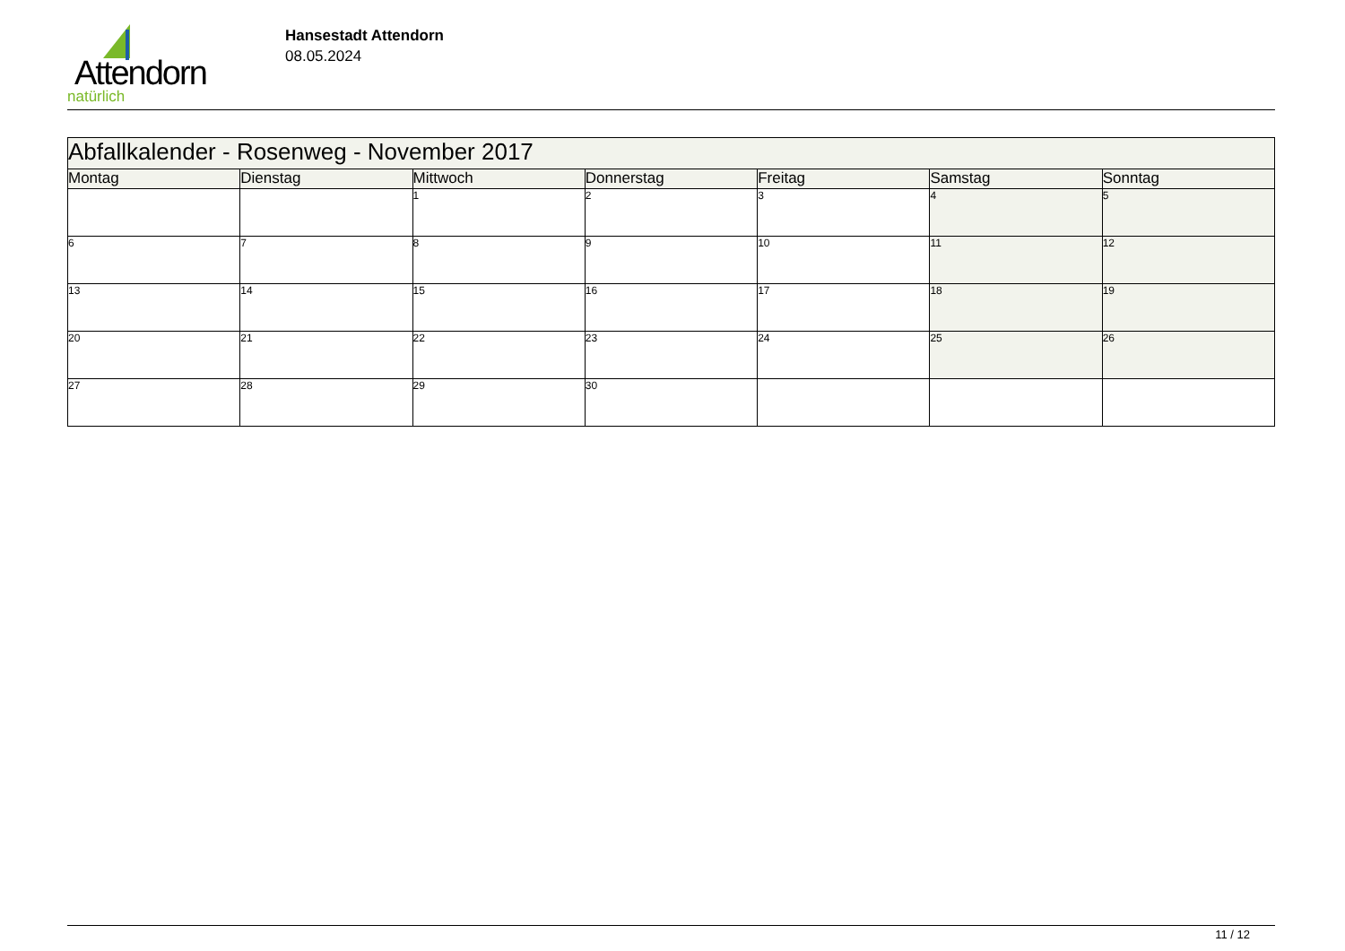Attendorn
natürlich
Hansestadt Attendorn
08.05.2024
| Abfallkalender - Rosenweg - November 2017 | | | | | | |
| Montag | Dienstag | Mittwoch | Donnerstag | Freitag | Samstag | Sonntag |
| | | 1 | 2 | 3 | 4 | 5 |
| 6 | 7 | 8 | 9 | 10 | 11 | 12 |
| 13 | 14 | 15 | 16 | 17 | 18 | 19 |
| 20 | 21 | 22 | 23 | 24 | 25 | 26 |
| 27 | 28 | 29 | 30 | | | |
11 / 12